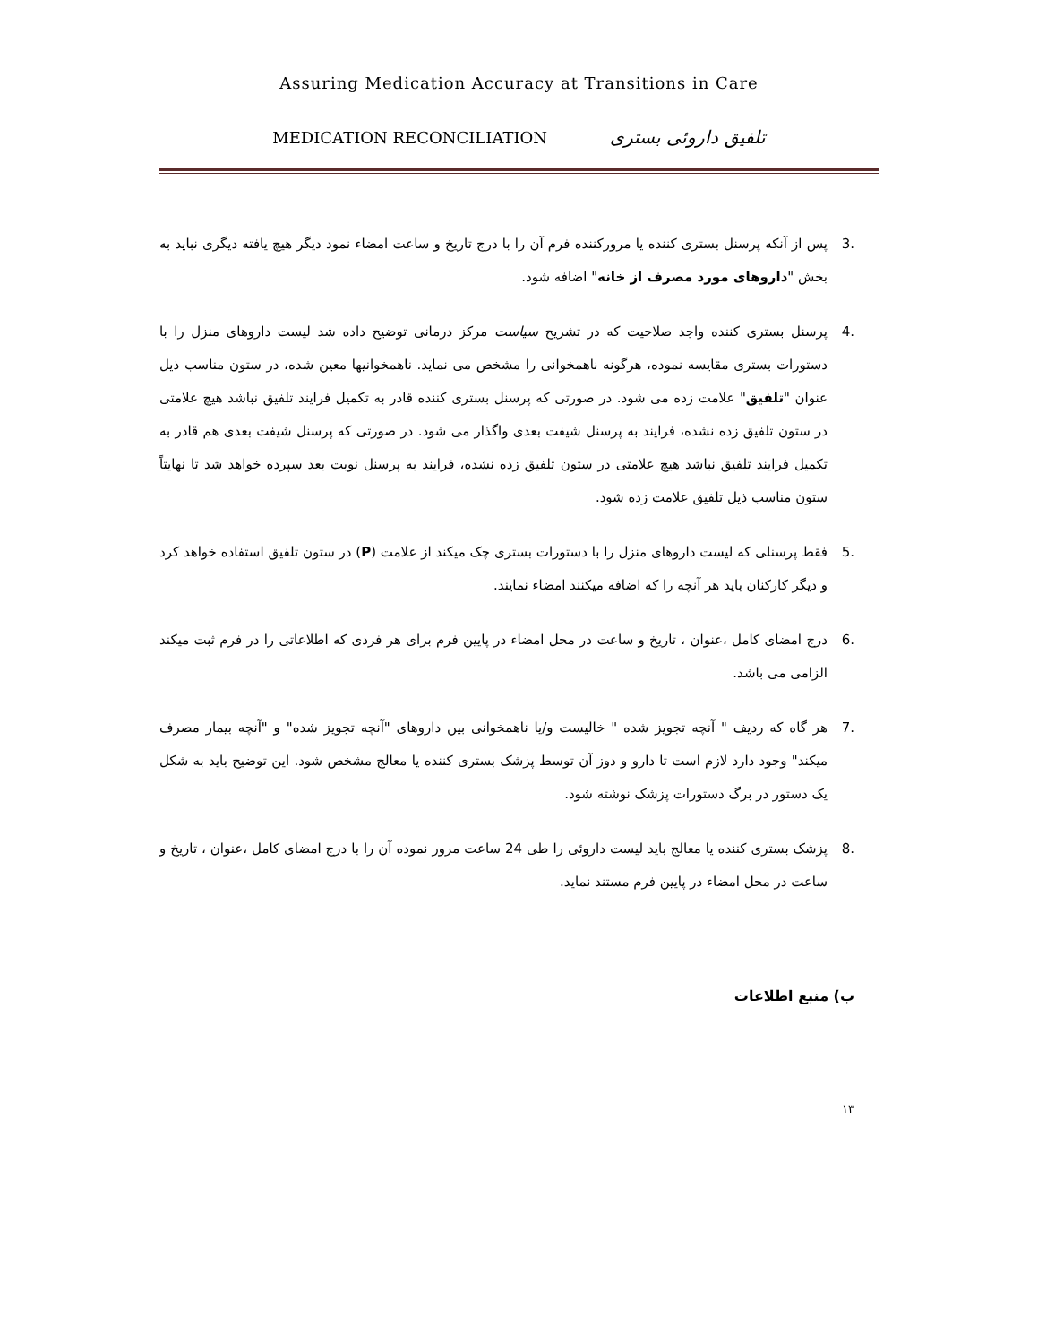Assuring Medication Accuracy at Transitions in Care
MEDICATION RECONCILIATION تلفیق داروئی بستری
.3 پس از آنکه پرسنل بستری کننده یا مرورکننده فرم آن را با درج تاریخ و ساعت امضاء نمود دیگر هیچ یافته دیگری نباید به بخش "داروهای مورد مصرف از خانه" اضافه شود.
.4 پرسنل بستری کننده واجد صلاحیت که در تشریح سیاست مرکز درمانی توضیح داده شد لیست داروهای منزل را با دستورات بستری مقایسه نموده، هرگونه ناهمخوانی را مشخص می نماید. ناهمخوانیها معین شده، در ستون مناسب ذیل عنوان "تلفیق" علامت زده می شود. در صورتی که پرسنل بستری کننده قادر به تکمیل فرایند تلفیق نباشد هیچ علامتی در ستون تلفیق زده نشده، فرایند به پرسنل شیفت بعدی واگذار می شود. در صورتی که پرسنل شیفت بعدی هم قادر به تکمیل فرایند تلفیق نباشد هیچ علامتی در ستون تلفیق زده نشده، فرایند به پرسنل نوبت بعد سپرده خواهد شد تا نهایتاً ستون مناسب ذیل تلفیق علامت زده شود.
.5 فقط پرسنلی که لیست داروهای منزل را با دستورات بستری چک میکند از علامت (P) در ستون تلفیق استفاده خواهد کرد و دیگر کارکنان باید هر آنچه را که اضافه میکنند امضاء نمایند.
.6 درج امضای کامل ،عنوان ، تاریخ و ساعت در محل امضاء در پایین فرم برای هر فردی که اطلاعاتی را در فرم ثبت میکند الزامی می باشد.
.7 هر گاه که ردیف " آنچه تجویز شده " خالیست و/یا ناهمخوانی بین داروهای "آنچه تجویز شده" و "آنچه بیمار مصرف میکند" وجود دارد لازم است تا دارو و دوز آن توسط پزشک بستری کننده یا معالج مشخص شود. این توضیح باید به شکل یک دستور در برگ دستورات پزشک نوشته شود.
.8 پزشک بستری کننده یا معالج باید لیست داروئی را طی 24 ساعت مرور نموده آن را با درج امضای کامل ،عنوان ، تاریخ و ساعت در محل امضاء در پایین فرم مستند نماید.
ب) منبع اطلاعات
۱۳